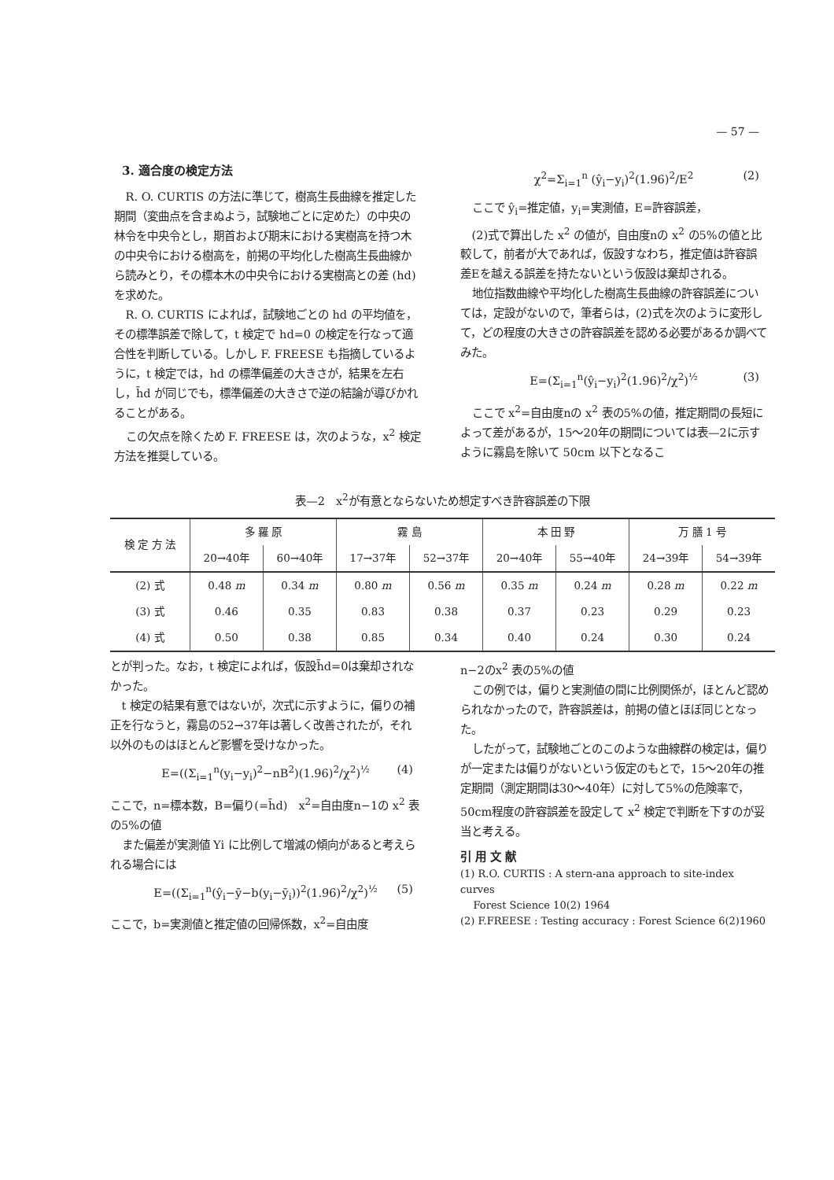— 57 —
3. 適合度の検定方法
R. O. CURTIS の方法に準じて，樹高生長曲線を推定した期間（変曲点を含まぬよう，試験地ごとに定めた）の中央の林令を中央令とし，期首および期末における実樹高を持つ木の中央令における樹高を，前掲の平均化した樹高生長曲線から読みとり，その標本木の中央令における実樹高との差 (hd) を求めた。
R. O. CURTIS によれば，試験地ごとの hd の平均値を，その標準誤差で除して，t 検定で hd=0 の検定を行なって適合性を判断している。しかし F. FREESE も指摘しているように，t 検定では，hd の標準偏差の大きさが，結果を左右し，h̄d が同じでも，標準偏差の大きさで逆の結論が導びかれることがある。
この欠点を除くため F. FREESE は，次のような，x<sup>2</sup> 検定方法を推奨している。
χ<sup>2</sup>=Σ<sub>i=1</sub><sup>n</sup> (ŷ<sub>i</sub>−y<sub>i</sub>)<sup>2</sup>(1.96)<sup>2</sup>/E<sup>2</sup> (2)
ここで ŷ<sub>i</sub>=推定値，y<sub>i</sub>=実測値，E=許容誤差，
(2)式で算出した x<sup>2</sup> の値が，自由度nの x<sup>2</sup> の5%の値と比較して，前者が大であれば，仮設すなわち，推定値は許容誤差Eを越える誤差を持たないという仮設は棄却される。
地位指数曲線や平均化した樹高生長曲線の許容誤差については，定設がないので，筆者らは，(2)式を次のように変形して，どの程度の大きさの許容誤差を認める必要があるか調べてみた。
E=(Σ<sub>i=1</sub><sup>n</sup>(ŷ<sub>i</sub>−y<sub>i</sub>)<sup>2</sup>(1.96)<sup>2</sup>/χ<sup>2</sup>)<sup>½</sup> (3)
ここで x<sup>2</sup>=自由度nの x<sup>2</sup> 表の5%の値，推定期間の長短によって差があるが，15〜20年の期間については表—2に示すように霧島を除いて 50cm 以下となるこ
表—2　x<sup>2</sup>が有意とならないため想定すべき許容誤差の下限
| 検 定 方 法 | 多 羅 原 | | 霧 島 | | 本 田 野 | | 万 膳 1 号 | |
| --- | --- | --- | --- | --- | --- | --- | --- | --- |
| | 20→40年 | 60→40年 | 17→37年 | 52→37年 | 20→40年 | 55→40年 | 24→39年 | 54→39年 |
| (2) 式 | 0.48 m | 0.34 m | 0.80 m | 0.56 m | 0.35 m | 0.24 m | 0.28 m | 0.22 m |
| (3) 式 | 0.46 | 0.35 | 0.83 | 0.38 | 0.37 | 0.23 | 0.29 | 0.23 |
| (4) 式 | 0.50 | 0.38 | 0.85 | 0.34 | 0.40 | 0.24 | 0.30 | 0.24 |
とが判った。なお，t 検定によれば，仮設h̄d=0は棄却されなかった。
t 検定の結果有意ではないが，次式に示すように，偏りの補正を行なうと，霧島の52→37年は著しく改善されたが，それ以外のものはほとんど影響を受けなかった。
E=((Σ<sub>i=1</sub><sup>n</sup>(y<sub>i</sub>−y<sub>i</sub>)<sup>2</sup>−nB<sup>2</sup>)(1.96)<sup>2</sup>/χ<sup>2</sup>)<sup>½</sup> (4)
ここで，n=標本数，B=偏り(=h̄d)　x<sup>2</sup>=自由度n−1の x<sup>2</sup> 表の5%の値
また偏差が実測値 Yi に比例して増減の傾向があると考えられる場合には
E=((Σ<sub>i=1</sub><sup>n</sup>(ŷ<sub>i</sub>−ȳ−b(y<sub>i</sub>−ȳ<sub>i</sub>))<sup>2</sup>(1.96)<sup>2</sup>/χ<sup>2</sup>)<sup>½</sup> (5)
ここで，b=実測値と推定値の回帰係数，x<sup>2</sup>=自由度
n−2のx<sup>2</sup> 表の5%の値
この例では，偏りと実測値の間に比例関係が，ほとんど認められなかったので，許容誤差は，前掲の値とほぼ同じとなった。
したがって，試験地ごとのこのような曲線群の検定は，偏りが一定または偏りがないという仮定のもとで，15〜20年の推定期間（測定期間は30〜40年）に対して5%の危険率で，50cm程度の許容誤差を設定して x<sup>2</sup> 検定で判断を下すのが妥当と考える。
引 用 文 献
(1) R.O. CURTIS : A stern-ana approach to site-index curves
Forest Science 10(2) 1964
(2) F.FREESE : Testing accuracy : Forest Science 6(2)1960